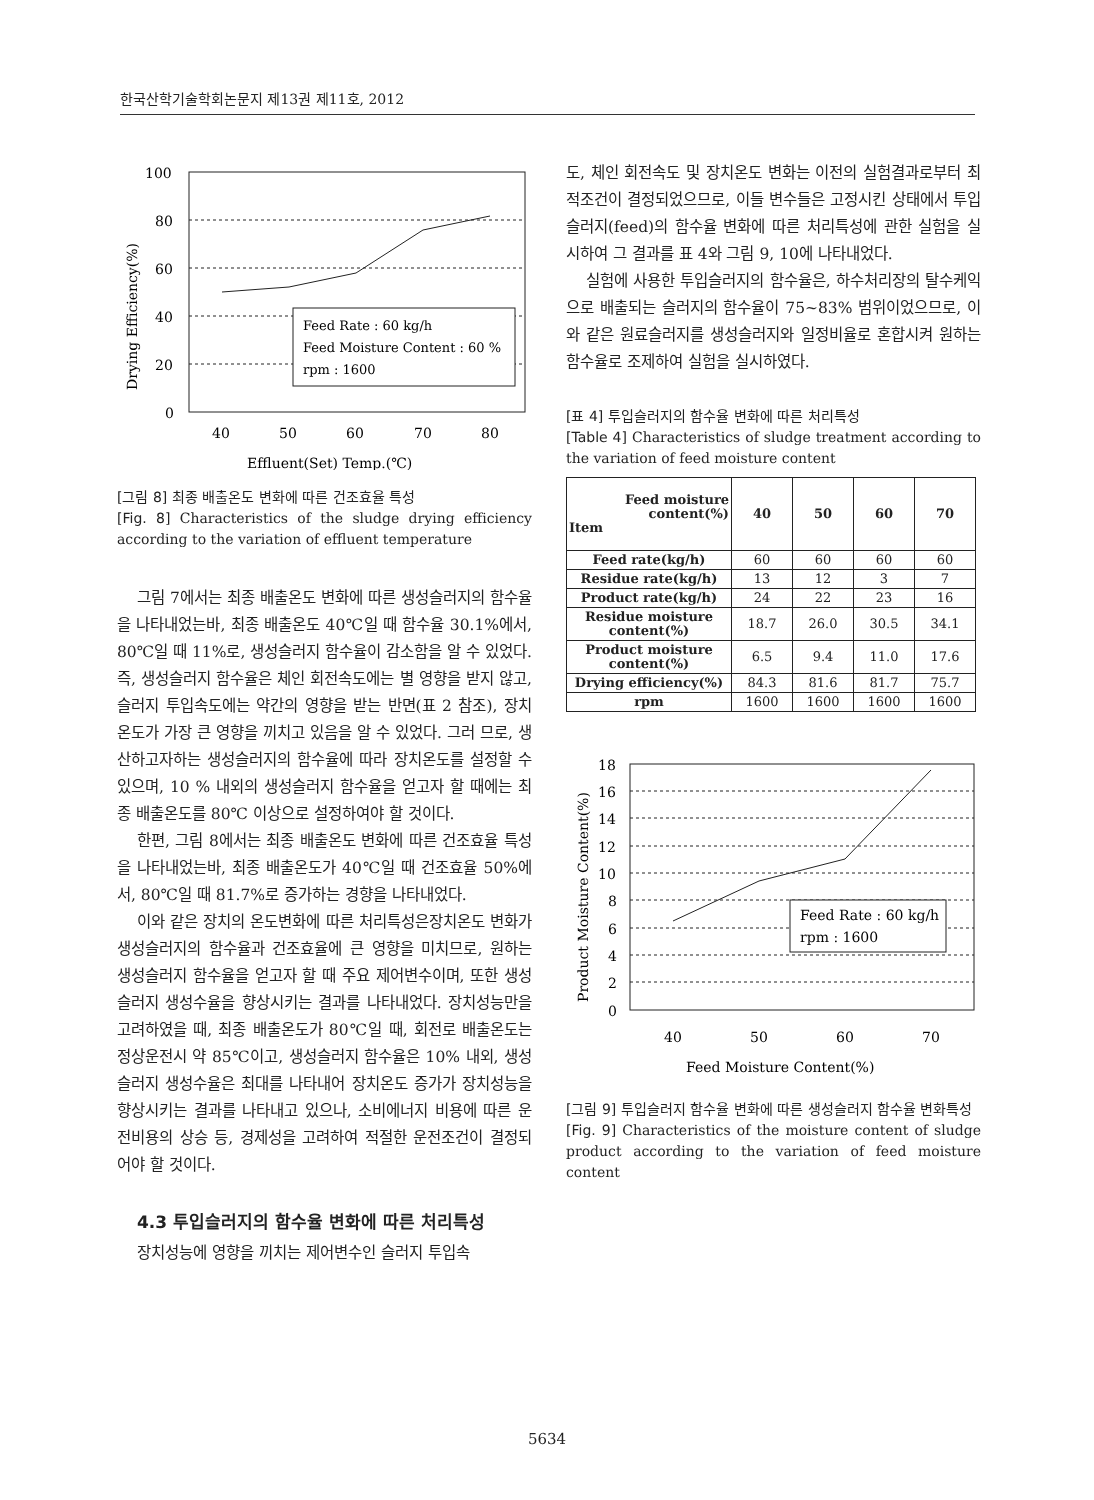한국산학기술학회논문지 제13권 제11호, 2012
100
80
60
40
20
0
40
50
60
70
80
Effluent(Set) Temp.(℃)
Drying Efficiency(%)
Feed Rate : 60 kg/h
Feed Moisture Content : 60 %
rpm : 1600
[그림 8] 최종 배출온도 변화에 따른 건조효율 특성
[Fig. 8] Characteristics of the sludge drying efficiency according to the variation of effluent temperature
그림 7에서는 최종 배출온도 변화에 따른 생성슬러지의 함수율을 나타내었는바, 최종 배출온도 40℃일 때 함수율 30.1%에서, 80℃일 때 11%로, 생성슬러지 함수율이 감소함을 알 수 있었다. 즉, 생성슬러지 함수율은 체인 회전속도에는 별 영향을 받지 않고, 슬러지 투입속도에는 약간의 영향을 받는 반면(표 2 참조), 장치온도가 가장 큰 영향을 끼치고 있음을 알 수 있었다. 그러 므로, 생산하고자하는 생성슬러지의 함수율에 따라 장치온도를 설정할 수 있으며, 10 % 내외의 생성슬러지 함수율을 얻고자 할 때에는 최종 배출온도를 80℃ 이상으로 설정하여야 할 것이다.
한편, 그림 8에서는 최종 배출온도 변화에 따른 건조효율 특성을 나타내었는바, 최종 배출온도가 40℃일 때 건조효율 50%에서, 80℃일 때 81.7%로 증가하는 경향을 나타내었다.
이와 같은 장치의 온도변화에 따른 처리특성은장치온도 변화가 생성슬러지의 함수율과 건조효율에 큰 영향을 미치므로, 원하는 생성슬러지 함수율을 얻고자 할 때 주요 제어변수이며, 또한 생성슬러지 생성수율을 향상시키는 결과를 나타내었다. 장치성능만을 고려하였을 때, 최종 배출온도가 80℃일 때, 회전로 배출온도는 정상운전시 약 85℃이고, 생성슬러지 함수율은 10% 내외, 생성슬러지 생성수율은 최대를 나타내어 장치온도 증가가 장치성능을 향상시키는 결과를 나타내고 있으나, 소비에너지 비용에 따른 운전비용의 상승 등, 경제성을 고려하여 적절한 운전조건이 결정되어야 할 것이다.
4.3 투입슬러지의 함수율 변화에 따른 처리특성
장치성능에 영향을 끼치는 제어변수인 슬러지 투입속
도, 체인 회전속도 및 장치온도 변화는 이전의 실험결과로부터 최적조건이 결정되었으므로, 이들 변수들은 고정시킨 상태에서 투입슬러지(feed)의 함수율 변화에 따른 처리특성에 관한 실험을 실시하여 그 결과를 표 4와 그림 9, 10에 나타내었다.
실험에 사용한 투입슬러지의 함수율은, 하수처리장의 탈수케익으로 배출되는 슬러지의 함수율이 75~83% 범위이었으므로, 이와 같은 원료슬러지를 생성슬러지와 일정비율로 혼합시켜 원하는 함수율로 조제하여 실험을 실시하였다.
[표 4] 투입슬러지의 함수율 변화에 따른 처리특성
[Table 4] Characteristics of sludge treatment according to the variation of feed moisture content
| Feed moisture content(%) Item | 40 | 50 | 60 | 70 |
| --- | --- | --- | --- | --- |
| Feed rate(kg/h) | 60 | 60 | 60 | 60 |
| Residue rate(kg/h) | 13 | 12 | 3 | 7 |
| Product rate(kg/h) | 24 | 22 | 23 | 16 |
| Residue moisture content(%) | 18.7 | 26.0 | 30.5 | 34.1 |
| Product moisture content(%) | 6.5 | 9.4 | 11.0 | 17.6 |
| Drying efficiency(%) | 84.3 | 81.6 | 81.7 | 75.7 |
| rpm | 1600 | 1600 | 1600 | 1600 |
18
16
14
12
10
8
6
4
2
0
40
50
60
70
Feed Moisture Content(%)
Product Moisture Content(%)
Feed Rate : 60 kg/h
rpm : 1600
[그림 9] 투입슬러지 함수율 변화에 따른 생성슬러지 함수율 변화특성
[Fig. 9] Characteristics of the moisture content of sludge product according to the variation of feed moisture content
5634